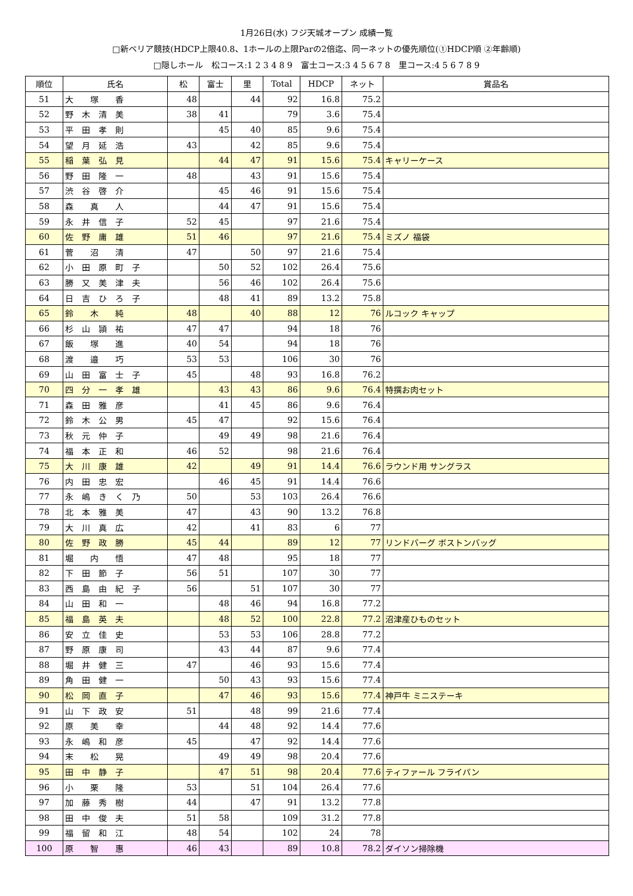1月26日(水) フジ天城オープン 成績一覧
□新ペリア競技(HDCP上限40.8、1ホールの上限Parの2倍迄、同一ネットの優先順位(①HDCP順 ②年齢順)
□隠しホール　松コース:1 2 3 4 8 9　富士コース:3 4 5 6 7 8　里コース:4 5 6 7 8 9
| 順位 | 氏名 | 松 | 富士 | 里 | Total | HDCP | ネット | 賞品名 |
| --- | --- | --- | --- | --- | --- | --- | --- | --- |
| 51 | 大 塚 香 | 48 | | 44 | 92 | 16.8 | 75.2 | |
| 52 | 野 木 清 美 | 38 | 41 | | 79 | 3.6 | 75.4 | |
| 53 | 平 田 孝 則 | | 45 | 40 | 85 | 9.6 | 75.4 | |
| 54 | 望 月 延 浩 | 43 | | 42 | 85 | 9.6 | 75.4 | |
| 55 | 稲 葉 弘 見 | | 44 | 47 | 91 | 15.6 | 75.4 | キャリーケース |
| 56 | 野 田 隆 一 | 48 | | 43 | 91 | 15.6 | 75.4 | |
| 57 | 渋 谷 啓 介 | | 45 | 46 | 91 | 15.6 | 75.4 | |
| 58 | 森 真 人 | | 44 | 47 | 91 | 15.6 | 75.4 | |
| 59 | 永 井 信 子 | 52 | 45 | | 97 | 21.6 | 75.4 | |
| 60 | 佐 野 庸 雄 | 51 | 46 | | 97 | 21.6 | 75.4 | ミズノ 福袋 |
| 61 | 菅 沼 清 | 47 | | 50 | 97 | 21.6 | 75.4 | |
| 62 | 小 田 原 町 子 | | 50 | 52 | 102 | 26.4 | 75.6 | |
| 63 | 勝 又 美 津 夫 | | 56 | 46 | 102 | 26.4 | 75.6 | |
| 64 | 日 吉 ひ ろ 子 | | 48 | 41 | 89 | 13.2 | 75.8 | |
| 65 | 鈴 木 純 | 48 | | 40 | 88 | 12 | 76 | ルコック キャップ |
| 66 | 杉 山 頴 祐 | 47 | 47 | | 94 | 18 | 76 | |
| 67 | 飯 塚 進 | 40 | 54 | | 94 | 18 | 76 | |
| 68 | 渡 邉 巧 | 53 | 53 | | 106 | 30 | 76 | |
| 69 | 山 田 富 士 子 | 45 | | 48 | 93 | 16.8 | 76.2 | |
| 70 | 四 分 一 孝 雄 | | 43 | 43 | 86 | 9.6 | 76.4 | 特撰お肉セット |
| 71 | 森 田 雅 彦 | | 41 | 45 | 86 | 9.6 | 76.4 | |
| 72 | 鈴 木 公 男 | 45 | 47 | | 92 | 15.6 | 76.4 | |
| 73 | 秋 元 仲 子 | | 49 | 49 | 98 | 21.6 | 76.4 | |
| 74 | 福 本 正 和 | 46 | 52 | | 98 | 21.6 | 76.4 | |
| 75 | 大 川 康 雄 | 42 | | 49 | 91 | 14.4 | 76.6 | ラウンド用 サングラス |
| 76 | 内 田 忠 宏 | | 46 | 45 | 91 | 14.4 | 76.6 | |
| 77 | 永 嶋 き く 乃 | 50 | | 53 | 103 | 26.4 | 76.6 | |
| 78 | 北 本 雅 美 | 47 | | 43 | 90 | 13.2 | 76.8 | |
| 79 | 大 川 真 広 | 42 | | 41 | 83 | 6 | 77 | |
| 80 | 佐 野 政 勝 | 45 | 44 | | 89 | 12 | 77 | リンドバーグ ボストンバッグ |
| 81 | 堀 内 悟 | 47 | 48 | | 95 | 18 | 77 | |
| 82 | 下 田 節 子 | 56 | 51 | | 107 | 30 | 77 | |
| 83 | 西 島 由 紀 子 | 56 | | 51 | 107 | 30 | 77 | |
| 84 | 山 田 和 一 | | 48 | 46 | 94 | 16.8 | 77.2 | |
| 85 | 福 島 英 夫 | | 48 | 52 | 100 | 22.8 | 77.2 | 沼津産ひものセット |
| 86 | 安 立 佳 史 | | 53 | 53 | 106 | 28.8 | 77.2 | |
| 87 | 野 原 康 司 | | 43 | 44 | 87 | 9.6 | 77.4 | |
| 88 | 堀 井 健 三 | 47 | | 46 | 93 | 15.6 | 77.4 | |
| 89 | 角 田 健 一 | | 50 | 43 | 93 | 15.6 | 77.4 | |
| 90 | 松 岡 直 子 | | 47 | 46 | 93 | 15.6 | 77.4 | 神戸牛 ミニステーキ |
| 91 | 山 下 政 安 | 51 | | 48 | 99 | 21.6 | 77.4 | |
| 92 | 原 美 幸 | | 44 | 48 | 92 | 14.4 | 77.6 | |
| 93 | 永 嶋 和 彦 | 45 | | 47 | 92 | 14.4 | 77.6 | |
| 94 | 末 松 晃 | | 49 | 49 | 98 | 20.4 | 77.6 | |
| 95 | 田 中 静 子 | | 47 | 51 | 98 | 20.4 | 77.6 | ティファール フライパン |
| 96 | 小 栗 隆 | 53 | | 51 | 104 | 26.4 | 77.6 | |
| 97 | 加 藤 秀 樹 | 44 | | 47 | 91 | 13.2 | 77.8 | |
| 98 | 田 中 俊 夫 | 51 | 58 | | 109 | 31.2 | 77.8 | |
| 99 | 福 留 和 江 | 48 | 54 | | 102 | 24 | 78 | |
| 100 | 原 智 惠 | 46 | 43 | | 89 | 10.8 | 78.2 | ダイソン掃除機 |